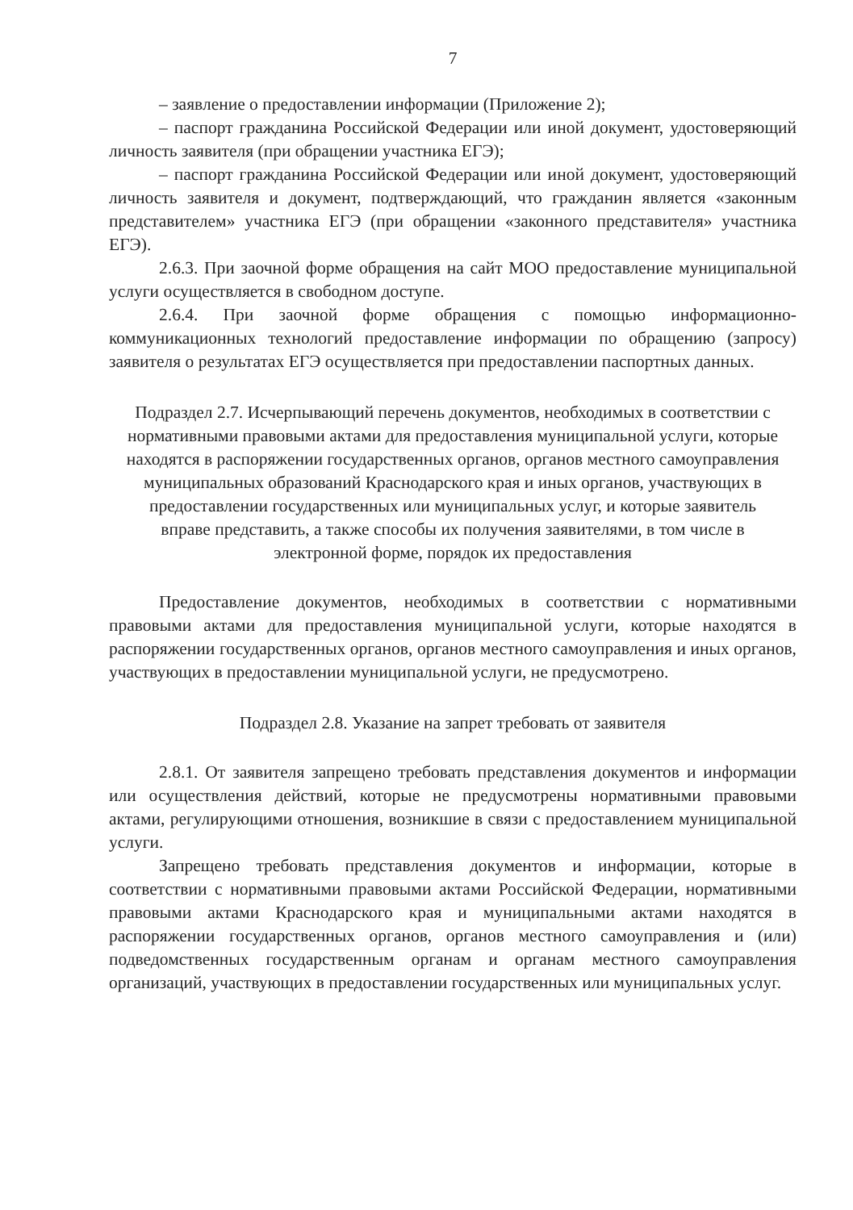7
– заявление о предоставлении информации (Приложение 2);
– паспорт гражданина Российской Федерации или иной документ, удостоверяющий личность заявителя (при обращении участника ЕГЭ);
– паспорт гражданина Российской Федерации или иной документ, удостоверяющий личность заявителя и документ, подтверждающий, что гражданин является «законным представителем» участника ЕГЭ (при обращении «законного представителя» участника ЕГЭ).
2.6.3. При заочной форме обращения на сайт МОО предоставление муниципальной услуги осуществляется в свободном доступе.
2.6.4. При заочной форме обращения с помощью информационно-коммуникационных технологий предоставление информации по обращению (запросу) заявителя о результатах ЕГЭ осуществляется при предоставлении паспортных данных.
Подраздел 2.7. Исчерпывающий перечень документов, необходимых в соответствии с нормативными правовыми актами для предоставления муниципальной услуги, которые находятся в распоряжении государственных органов, органов местного самоуправления муниципальных образований Краснодарского края и иных органов, участвующих в предоставлении государственных или муниципальных услуг, и которые заявитель вправе представить, а также способы их получения заявителями, в том числе в электронной форме, порядок их предоставления
Предоставление документов, необходимых в соответствии с нормативными правовыми актами для предоставления муниципальной услуги, которые находятся в распоряжении государственных органов, органов местного самоуправления и иных органов, участвующих в предоставлении муниципальной услуги, не предусмотрено.
Подраздел 2.8. Указание на запрет требовать от заявителя
2.8.1. От заявителя запрещено требовать представления документов и информации или осуществления действий, которые не предусмотрены нормативными правовыми актами, регулирующими отношения, возникшие в связи с предоставлением муниципальной услуги.
Запрещено требовать представления документов и информации, которые в соответствии с нормативными правовыми актами Российской Федерации, нормативными правовыми актами Краснодарского края и муниципальными актами находятся в распоряжении государственных органов, органов местного самоуправления и (или) подведомственных государственным органам и органам местного самоуправления организаций, участвующих в предоставлении государственных или муниципальных услуг.